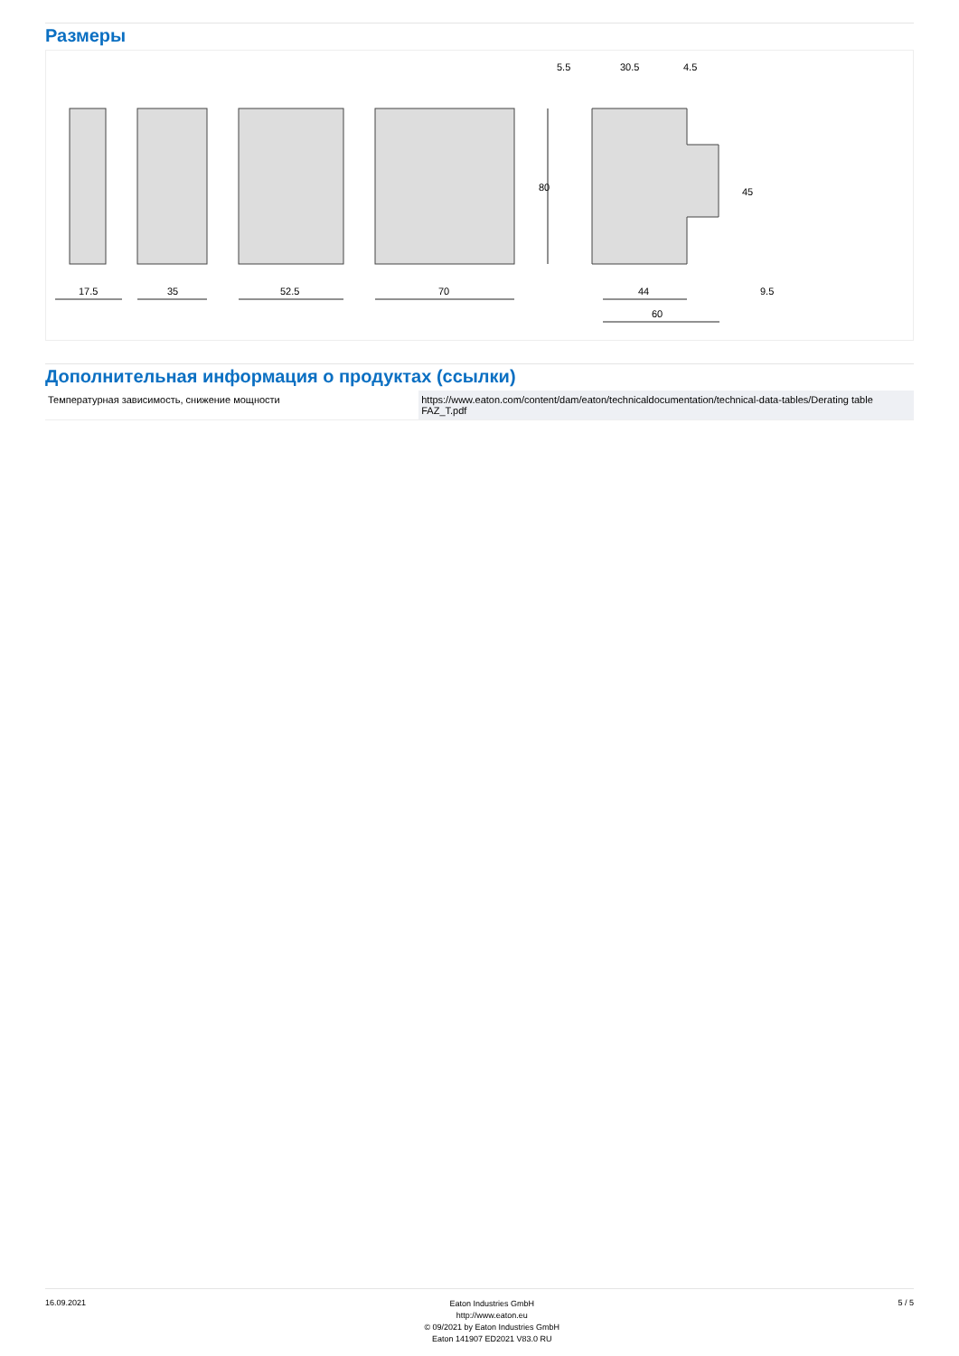Размеры
17.5
35
52.5
70
80
5.5
30.5
4.5
45
44
9.5
60
Дополнительная информация о продуктах (ссылки)
| Температурная зависимость, снижение мощности | https://www.eaton.com/content/dam/eaton/technicaldocumentation/technical-data-tables/Derating table FAZ_T.pdf |
16.09.2021
Eaton Industries GmbH
http://www.eaton.eu
© 09/2021 by Eaton Industries GmbH
Eaton 141907 ED2021 V83.0 RU
5 / 5